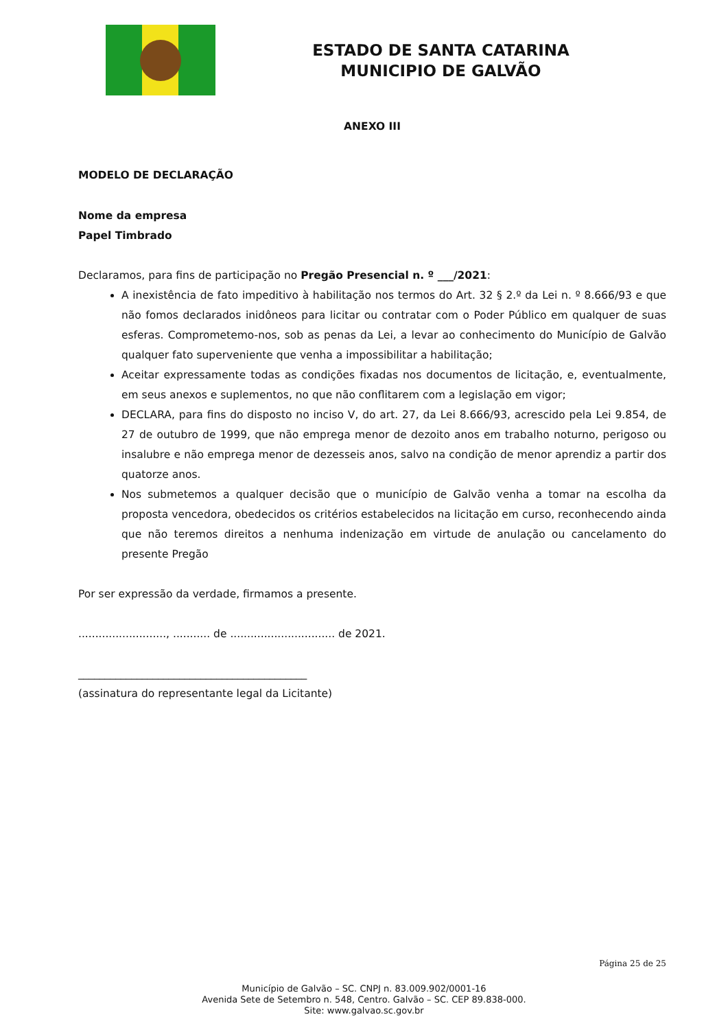ESTADO DE SANTA CATARINA
MUNICIPIO DE GALVÃO
ANEXO III
MODELO DE DECLARAÇÃO
Nome da empresa
Papel Timbrado
Declaramos, para fins de participação no Pregão Presencial n. º ___/2021:
A inexistência de fato impeditivo à habilitação nos termos do Art. 32 § 2.º da Lei n. º 8.666/93 e que não fomos declarados inidôneos para licitar ou contratar com o Poder Público em qualquer de suas esferas. Comprometemo-nos, sob as penas da Lei, a levar ao conhecimento do Município de Galvão qualquer fato superveniente que venha a impossibilitar a habilitação;
Aceitar expressamente todas as condições fixadas nos documentos de licitação, e, eventualmente, em seus anexos e suplementos, no que não conflitarem com a legislação em vigor;
DECLARA, para fins do disposto no inciso V, do art. 27, da Lei 8.666/93, acrescido pela Lei 9.854, de 27 de outubro de 1999, que não emprega menor de dezoito anos em trabalho noturno, perigoso ou insalubre e não emprega menor de dezesseis anos, salvo na condição de menor aprendiz a partir dos quatorze anos.
Nos submetemos a qualquer decisão que o município de Galvão venha a tomar na escolha da proposta vencedora, obedecidos os critérios estabelecidos na licitação em curso, reconhecendo ainda que não teremos direitos a nenhuma indenização em virtude de anulação ou cancelamento do presente Pregão
Por ser expressão da verdade, firmamos a presente.
.........................., ........... de ............................... de 2021.
___________________________________________
(assinatura do representante legal da Licitante)
Página 25 de 25
Município de Galvão – SC. CNPJ n. 83.009.902/0001-16
Avenida Sete de Setembro n. 548, Centro. Galvão – SC. CEP 89.838-000.
Site: www.galvao.sc.gov.br